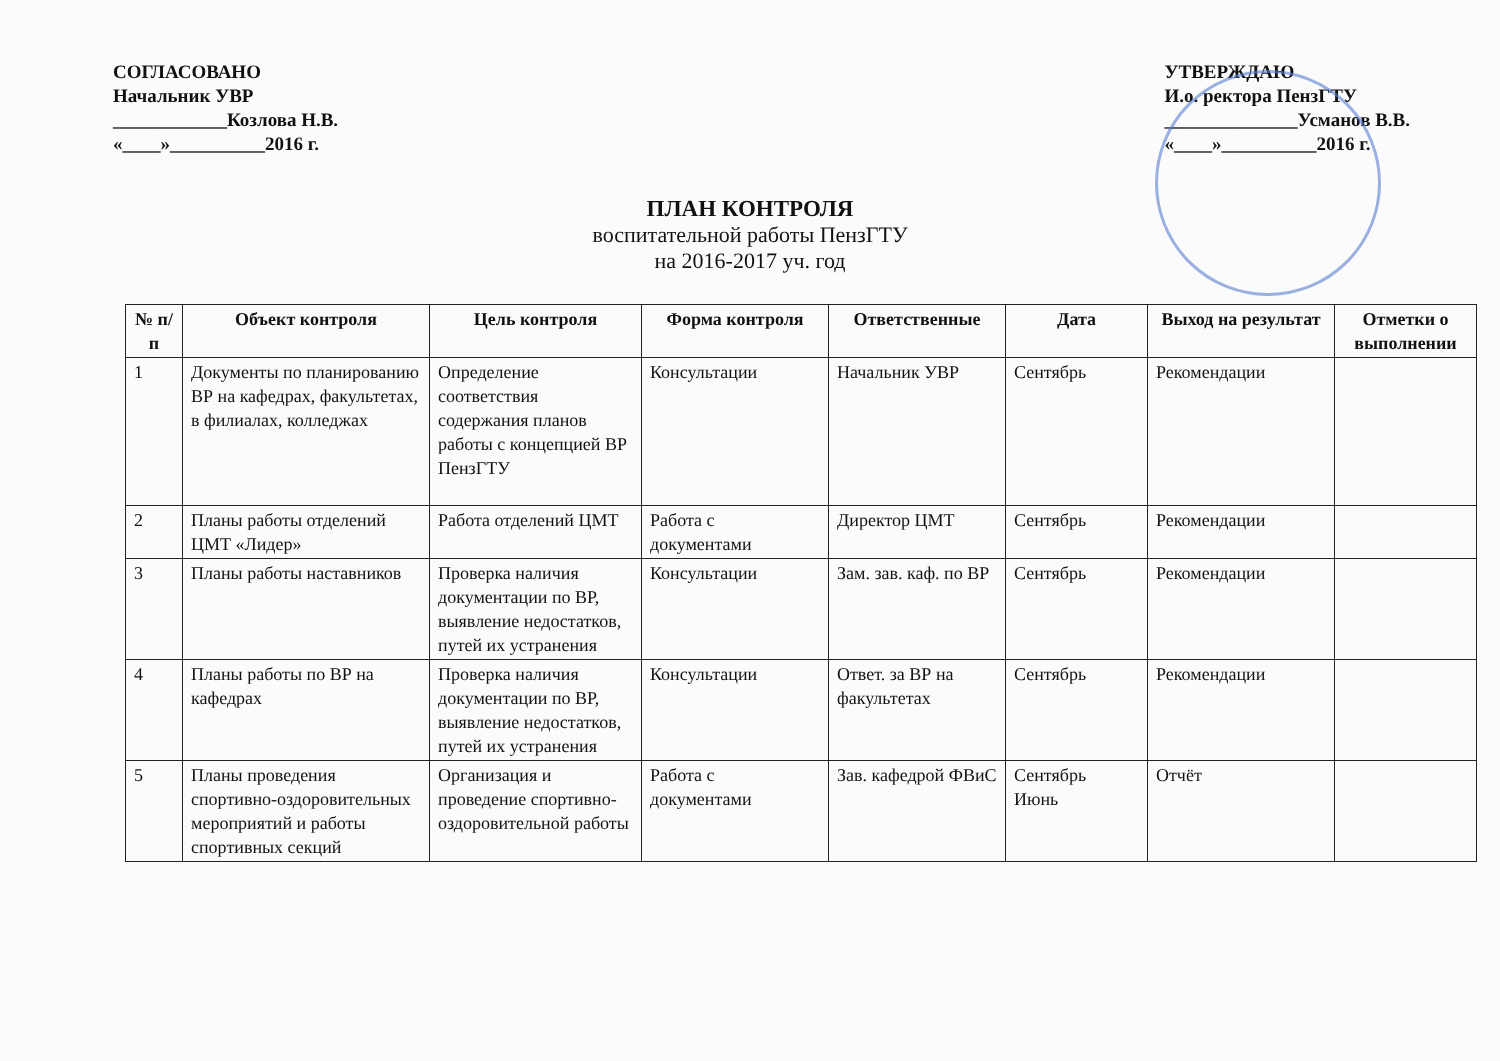СОГЛАСОВАНО
Начальник УВР
____________Козлова Н.В.
«____»__________2016 г.
УТВЕРЖДАЮ
И.о. ректора ПензГТУ
______________Усманов В.В.
«____»__________2016 г.
ПЛАН КОНТРОЛЯ
воспитательной работы ПензГТУ
на 2016-2017 уч. год
| № п/п | Объект контроля | Цель контроля | Форма контроля | Ответственные | Дата | Выход на результат | Отметки о выполнении |
| --- | --- | --- | --- | --- | --- | --- | --- |
| 1 | Документы по планированию ВР на кафедрах, факультетах, в филиалах, колледжах | Определение соответствия содержания планов работы с концепцией ВР ПензГТУ | Консультации | Начальник УВР | Сентябрь | Рекомендации | |
| 2 | Планы работы отделений ЦМТ «Лидер» | Работа отделений ЦМТ | Работа с документами | Директор ЦМТ | Сентябрь | Рекомендации | |
| 3 | Планы работы наставников | Проверка наличия документации по ВР, выявление недостатков, путей их устранения | Консультации | Зам. зав. каф. по ВР | Сентябрь | Рекомендации | |
| 4 | Планы работы по ВР на кафедрах | Проверка наличия документации по ВР, выявление недостатков, путей их устранения | Консультации | Ответ. за ВР на факультетах | Сентябрь | Рекомендации | |
| 5 | Планы проведения спортивно-оздоровительных мероприятий и работы спортивных секций | Организация и проведение спортивно-оздоровительной работы | Работа с документами | Зав. кафедрой ФВиС | Сентябрь Июнь | Отчёт | |